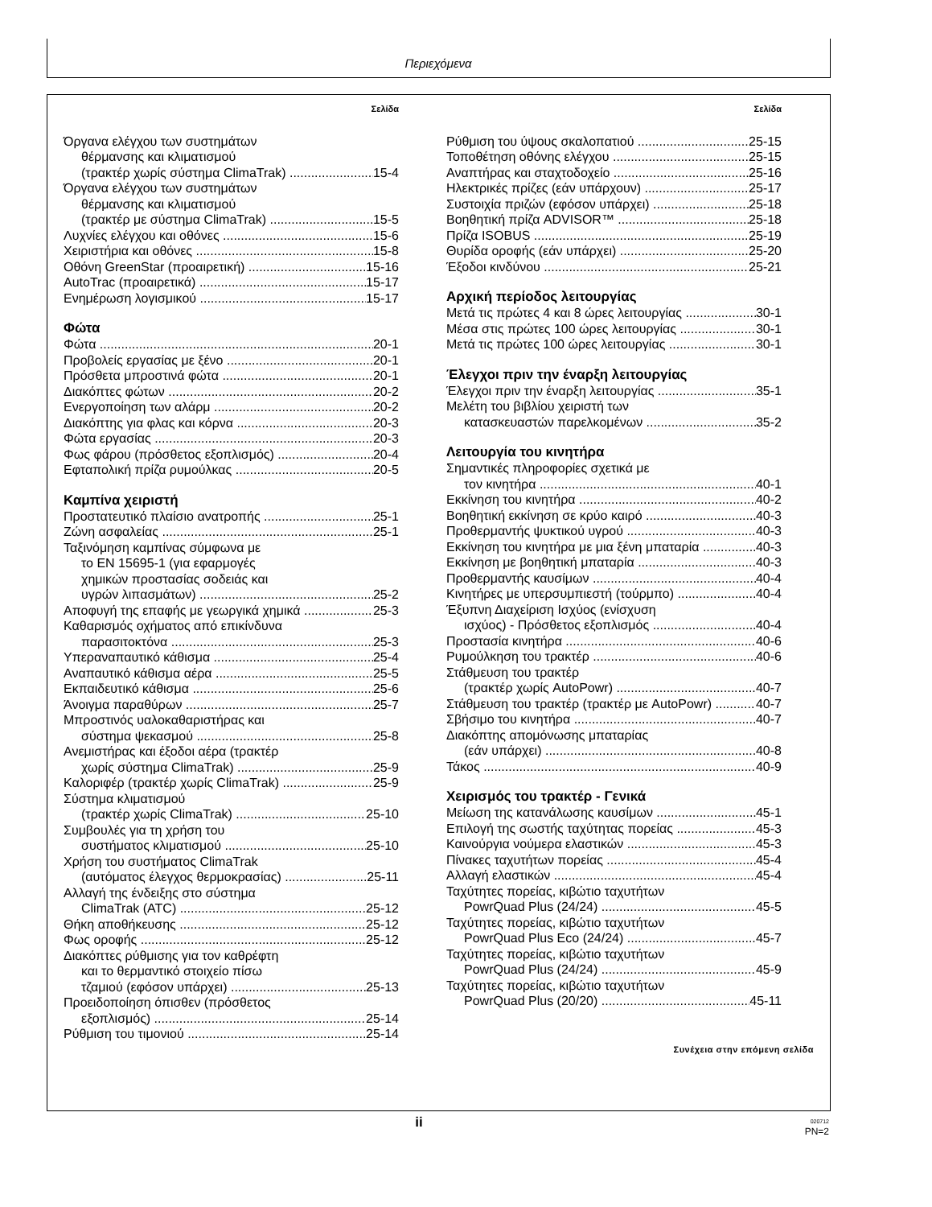Περιεχόμενα
Σελίδα
Όργανα ελέγχου των συστημάτων
θέρμανσης και κλιματισμού
(τρακτέρ χωρίς σύστημα ClimaTrak) 15-4
Όργανα ελέγχου των συστημάτων
θέρμανσης και κλιματισμού
(τρακτέρ με σύστημα ClimaTrak) 15-5
Λυχνίες ελέγχου και οθόνες 15-6
Χειριστήρια και οθόνες 15-8
Οθόνη GreenStar (προαιρετική) 15-16
AutoTrac (προαιρετικά) 15-17
Ενημέρωση λογισμικού 15-17
Φώτα
Φώτα 20-1
Προβολείς εργασίας με ξένο 20-1
Πρόσθετα μπροστινά φώτα 20-1
Διακόπτες φώτων 20-2
Ενεργοποίηση των αλάρμ 20-2
Διακόπτης για φλας και κόρνα 20-3
Φώτα εργασίας 20-3
Φως φάρου (πρόσθετος εξοπλισμός) 20-4
Εφταπολική πρίζα ρυμούλκας 20-5
Καμπίνα χειριστή
Προστατευτικό πλαίσιο ανατροπής 25-1
Ζώνη ασφαλείας 25-1
Ταξινόμηση καμπίνας σύμφωνα με
το EN 15695-1 (για εφαρμογές
χημικών προστασίας σοδειάς και
υγρών λιπασμάτων) 25-2
Αποφυγή της επαφής με γεωργικά χημικά 25-3
Καθαρισμός οχήματος από επικίνδυνα
παρασιτοκτόνα 25-3
Υπεραναπαυτικό κάθισμα 25-4
Αναπαυτικό κάθισμα αέρα 25-5
Εκπαιδευτικό κάθισμα 25-6
Άνοιγμα παραθύρων 25-7
Μπροστινός υαλοκαθαριστήρας και
σύστημα ψεκασμού 25-8
Ανεμιστήρας και έξοδοι αέρα (τρακτέρ
χωρίς σύστημα ClimaTrak) 25-9
Καλοριφέρ (τρακτέρ χωρίς ClimaTrak) 25-9
Σύστημα κλιματισμού
(τρακτέρ χωρίς ClimaTrak) 25-10
Συμβουλές για τη χρήση του
συστήματος κλιματισμού 25-10
Χρήση του συστήματος ClimaTrak
(αυτόματος έλεγχος θερμοκρασίας) 25-11
Αλλαγή της ένδειξης στο σύστημα
ClimaTrak (ATC) 25-12
Θήκη αποθήκευσης 25-12
Φως οροφής 25-12
Διακόπτες ρύθμισης για τον καθρέφτη
και το θερμαντικό στοιχείο πίσω
τζαμιού (εφόσον υπάρχει) 25-13
Προειδοποίηση όπισθεν (πρόσθετος
εξοπλισμός) 25-14
Ρύθμιση του τιμονιού 25-14
Σελίδα
Ρύθμιση του ύψους σκαλοπατιού 25-15
Τοποθέτηση οθόνης ελέγχου 25-15
Αναπτήρας και σταχτοδοχείο 25-16
Ηλεκτρικές πρίζες (εάν υπάρχουν) 25-17
Συστοιχία πριζών (εφόσον υπάρχει) 25-18
Βοηθητική πρίζα ADVISOR™ 25-18
Πρίζα ISOBUS 25-19
Θυρίδα οροφής (εάν υπάρχει) 25-20
Έξοδοι κινδύνου 25-21
Αρχική περίοδος λειτουργίας
Μετά τις πρώτες 4 και 8 ώρες λειτουργίας 30-1
Μέσα στις πρώτες 100 ώρες λειτουργίας 30-1
Μετά τις πρώτες 100 ώρες λειτουργίας 30-1
Έλεγχοι πριν την έναρξη λειτουργίας
Έλεγχοι πριν την έναρξη λειτουργίας 35-1
Μελέτη του βιβλίου χειριστή των
κατασκευαστών παρελκομένων 35-2
Λειτουργία του κινητήρα
Σημαντικές πληροφορίες σχετικά με
τον κινητήρα 40-1
Εκκίνηση του κινητήρα 40-2
Βοηθητική εκκίνηση σε κρύο καιρό 40-3
Προθερμαντής ψυκτικού υγρού 40-3
Εκκίνηση του κινητήρα με μια ξένη μπαταρία 40-3
Εκκίνηση με βοηθητική μπαταρία 40-3
Προθερμαντής καυσίμων 40-4
Κινητήρες με υπερσυμπιεστή (τούρμπο) 40-4
Έξυπνη Διαχείριση Ισχύος (ενίσχυση
ισχύος) - Πρόσθετος εξοπλισμός 40-4
Προστασία κινητήρα 40-6
Ρυμούλκηση του τρακτέρ 40-6
Στάθμευση του τρακτέρ
(τρακτέρ χωρίς AutoPowr) 40-7
Στάθμευση του τρακτέρ (τρακτέρ με AutoPowr) 40-7
Σβήσιμο του κινητήρα 40-7
Διακόπτης απομόνωσης μπαταρίας
(εάν υπάρχει) 40-8
Τάκος 40-9
Χειρισμός του τρακτέρ - Γενικά
Μείωση της κατανάλωσης καυσίμων 45-1
Επιλογή της σωστής ταχύτητας πορείας 45-3
Καινούργια νούμερα ελαστικών 45-3
Πίνακες ταχυτήτων πορείας 45-4
Αλλαγή ελαστικών 45-4
Ταχύτητες πορείας, κιβώτιο ταχυτήτων
PowrQuad Plus (24/24) 45-5
Ταχύτητες πορείας, κιβώτιο ταχυτήτων
PowrQuad Plus Eco (24/24) 45-7
Ταχύτητες πορείας, κιβώτιο ταχυτήτων
PowrQuad Plus (24/24) 45-9
Ταχύτητες πορείας, κιβώτιο ταχυτήτων
PowrQuad Plus (20/20) 45-11
Συνέχεια στην επόμενη σελίδα
ii
020712
PN=2